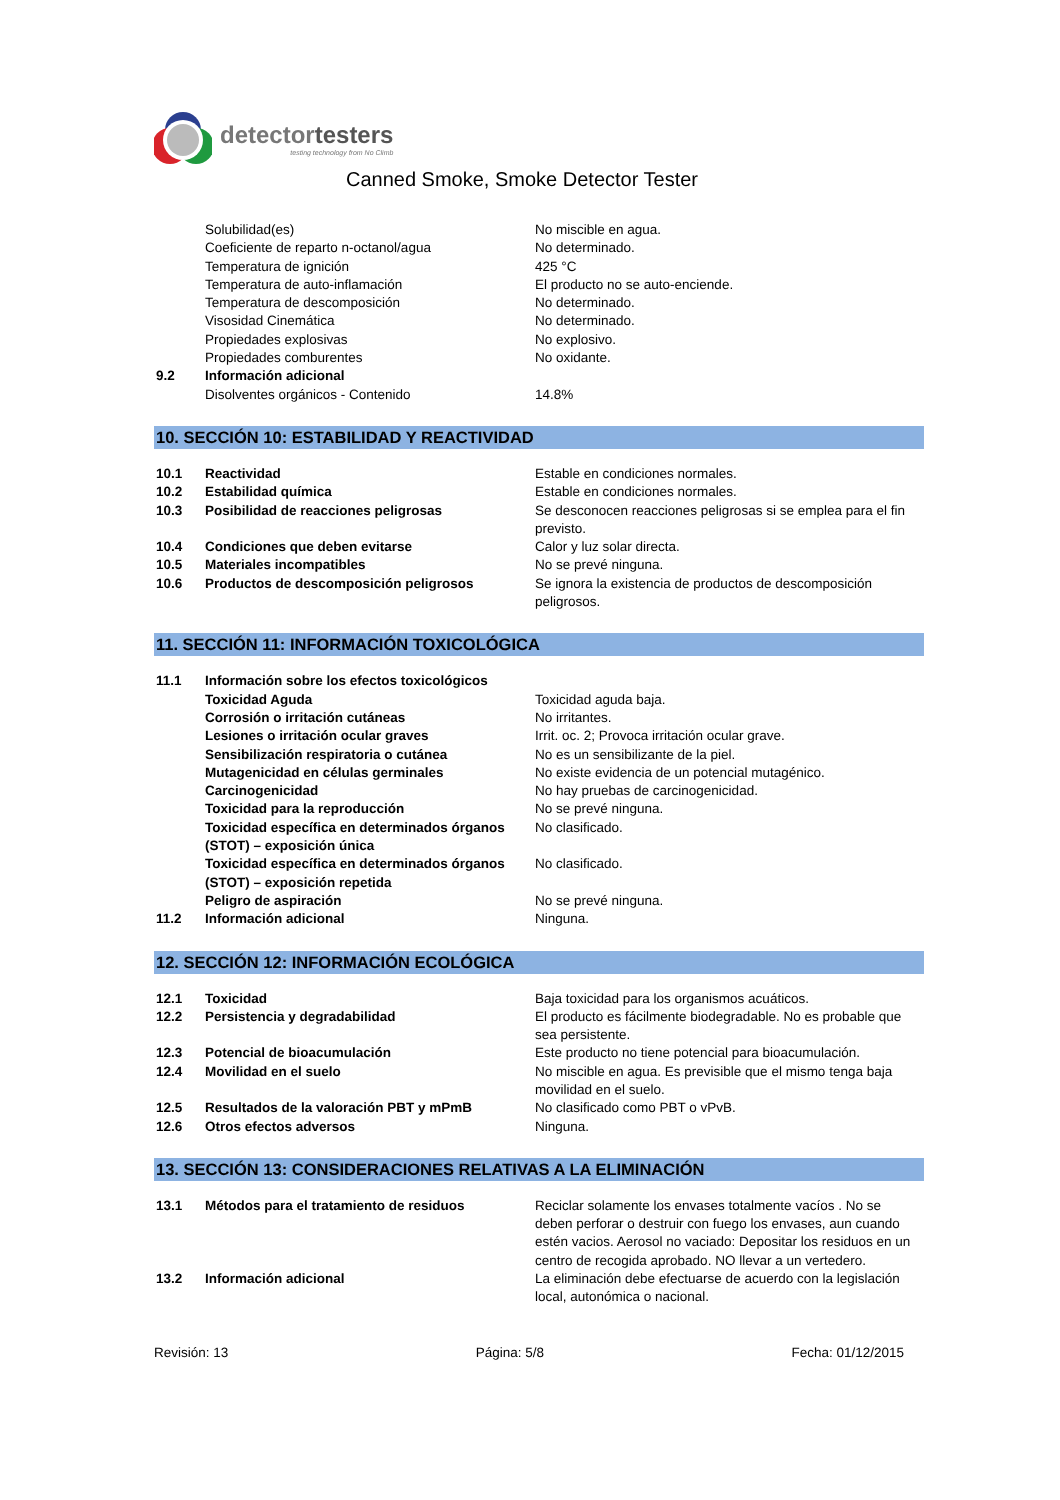detectortesters
testing technology from No Climb
Canned Smoke, Smoke Detector Tester
| | Solubilidad(es) | No miscible en agua. |
| | Coeficiente de reparto n-octanol/agua | No determinado. |
| | Temperatura de ignición | 425 °C |
| | Temperatura de auto-inflamación | El producto no se auto-enciende. |
| | Temperatura de descomposición | No determinado. |
| | Visosidad Cinemática | No determinado. |
| | Propiedades explosivas | No explosivo. |
| | Propiedades comburentes | No oxidante. |
| 9.2 | Información adicional | |
| | Disolventes orgánicos - Contenido | 14.8% |
10. SECCIÓN 10: ESTABILIDAD Y REACTIVIDAD
| 10.1 | Reactividad | Estable en condiciones normales. |
| 10.2 | Estabilidad química | Estable en condiciones normales. |
| 10.3 | Posibilidad de reacciones peligrosas | Se desconocen reacciones peligrosas si se emplea para el fin previsto. |
| 10.4 | Condiciones que deben evitarse | Calor y luz solar directa. |
| 10.5 | Materiales incompatibles | No se prevé ninguna. |
| 10.6 | Productos de descomposición peligrosos | Se ignora la existencia de productos de descomposición peligrosos. |
11. SECCIÓN 11: INFORMACIÓN TOXICOLÓGICA
| 11.1 | Información sobre los efectos toxicológicos | |
| | Toxicidad Aguda | Toxicidad aguda baja. |
| | Corrosión o irritación cutáneas | No irritantes. |
| | Lesiones o irritación ocular graves | Irrit. oc. 2; Provoca irritación ocular grave. |
| | Sensibilización respiratoria o cutánea | No es un sensibilizante de la piel. |
| | Mutagenicidad en células germinales | No existe evidencia de un potencial mutagénico. |
| | Carcinogenicidad | No hay pruebas de carcinogenicidad. |
| | Toxicidad para la reproducción | No se prevé ninguna. |
| | Toxicidad específica en determinados órganos (STOT) – exposición única | No clasificado. |
| | Toxicidad específica en determinados órganos (STOT) – exposición repetida | No clasificado. |
| | Peligro de aspiración | No se prevé ninguna. |
| 11.2 | Información adicional | Ninguna. |
12. SECCIÓN 12: INFORMACIÓN ECOLÓGICA
| 12.1 | Toxicidad | Baja toxicidad para los organismos acuáticos. |
| 12.2 | Persistencia y degradabilidad | El producto es fácilmente biodegradable. No es probable que sea persistente. |
| 12.3 | Potencial de bioacumulación | Este producto no tiene potencial para bioacumulación. |
| 12.4 | Movilidad en el suelo | No miscible en agua. Es previsible que el mismo tenga baja movilidad en el suelo. |
| 12.5 | Resultados de la valoración PBT y mPmB | No clasificado como PBT o vPvB. |
| 12.6 | Otros efectos adversos | Ninguna. |
13. SECCIÓN 13: CONSIDERACIONES RELATIVAS A LA ELIMINACIÓN
| 13.1 | Métodos para el tratamiento de residuos | Reciclar solamente los envases totalmente vacíos . No se deben perforar o destruir con fuego los envases, aun cuando estén vacios. Aerosol no vaciado: Depositar los residuos en un centro de recogida aprobado. NO llevar a un vertedero. |
| 13.2 | Información adicional | La eliminación debe efectuarse de acuerdo con la legislación local, autonómica o nacional. |
Revisión: 13 Página: 5/8 Fecha: 01/12/2015